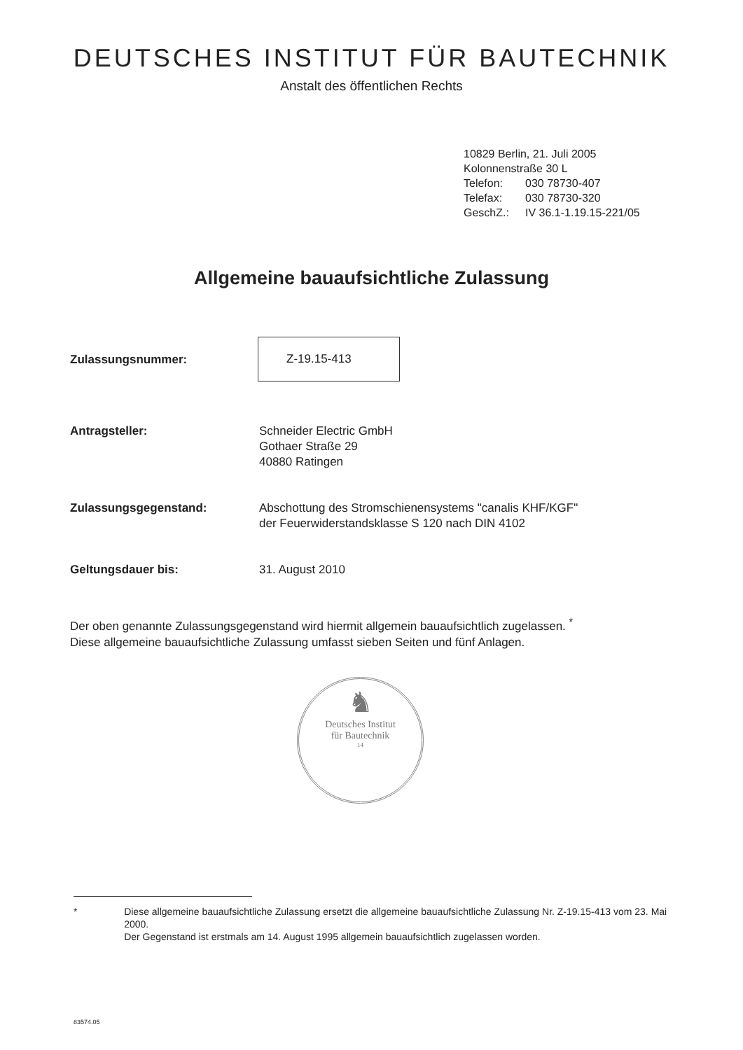DEUTSCHES INSTITUT FÜR BAUTECHNIK
Anstalt des öffentlichen Rechts
10829 Berlin, 21. Juli 2005
Kolonnenstraße 30 L
Telefon: 030 78730-407
Telefax: 030 78730-320
GeschZ.: IV 36.1-1.19.15-221/05
Allgemeine bauaufsichtliche Zulassung
Zulassungsnummer:
Z-19.15-413
Antragsteller: Schneider Electric GmbH
Gothaer Straße 29
40880 Ratingen
Zulassungsgegenstand: Abschottung des Stromschienensystems "canalis KHF/KGF"
der Feuerwiderstandsklasse S 120 nach DIN 4102
Geltungsdauer bis: 31. August 2010
Der oben genannte Zulassungsgegenstand wird hiermit allgemein bauaufsichtlich zugelassen. <sup>*</sup>
Diese allgemeine bauaufsichtliche Zulassung umfasst sieben Seiten und fünf Anlagen.
♞
Deutsches Institut
für Bautechnik
14
* Diese allgemeine bauaufsichtliche Zulassung ersetzt die allgemeine bauaufsichtliche Zulassung Nr. Z-19.15-413 vom 23. Mai 2000.
Der Gegenstand ist erstmals am 14. August 1995 allgemein bauaufsichtlich zugelassen worden.
83574.05